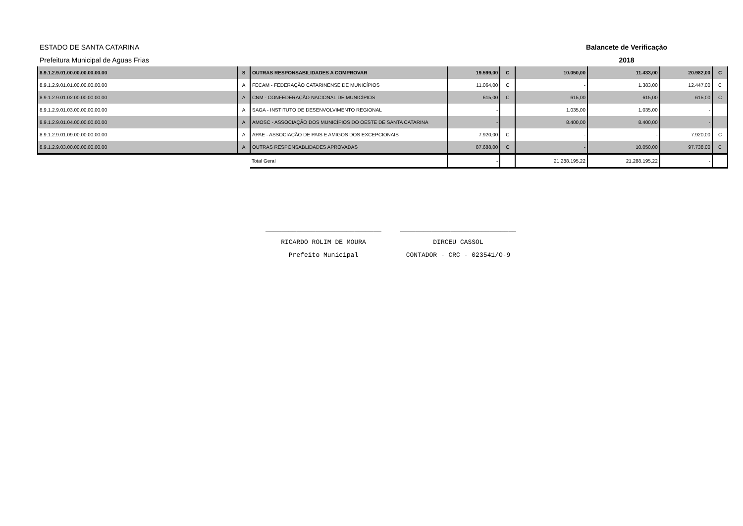ESTADO DE SANTA CATARINA Balancete de Verificação
Prefeitura Municipal de Aguas Frias 2018
| 8.9.1.2.9.01.00.00.00.00.00.00 | S | OUTRAS RESPONSABILIDADES A COMPROVAR | 19.599,00 | C | 10.050,00 | 11.433,00 | 20.982,00 | C |
| 8.9.1.2.9.01.01.00.00.00.00.00 | A | FECAM - FEDERAÇÃO CATARINENSE DE MUNICÍPIOS | 11.064,00 | C | - | 1.383,00 | 12.447,00 | C |
| 8.9.1.2.9.01.02.00.00.00.00.00 | A | CNM - CONFEDERAÇÃO NACIONAL DE MUNICÍPIOS | 615,00 | C | 615,00 | 615,00 | 615,00 | C |
| 8.9.1.2.9.01.03.00.00.00.00.00 | A | SAGA - INSTITUTO DE DESENVOLVIMENTO REGIONAL | - | | 1.035,00 | 1.035,00 | - | |
| 8.9.1.2.9.01.04.00.00.00.00.00 | A | AMOSC - ASSOCIAÇÃO DOS MUNICÍPIOS DO OESTE DE SANTA CATARINA | - | | 8.400,00 | 8.400,00 | - | |
| 8.9.1.2.9.01.09.00.00.00.00.00 | A | APAE - ASSOCIAÇÃO DE PAIS E AMIGOS DOS EXCEPCIONAIS | 7.920,00 | C | - | - | 7.920,00 | C |
| 8.9.1.2.9.03.00.00.00.00.00.00 | A | OUTRAS RESPONSABLIDADES APROVADAS | 87.688,00 | C | - | 10.050,00 | 97.738,00 | C |
| | | Total Geral | - | | 21.288.195,22 | 21.288.195,22 | - | |
______________________________
RICARDO ROLIM DE MOURA
Prefeito Municipal
______________________________
DIRCEU CASSOL
CONTADOR - CRC - 023541/O-9